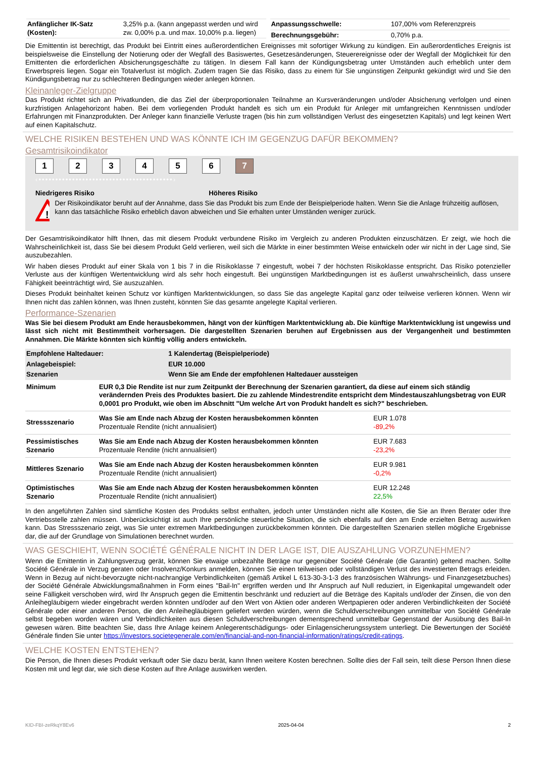| / Anfänglicher IK-Satz (Kosten): / 3,25% p.a. (kann angepasst werden und wird zw. 0,00% p.a. und max. 10,00% p.a. liegen) / | / Anpassungsschwelle: / 107,00% vom Referenzpreis / / Berechnungsgebühr: / 0,70% p.a. / |
Die Emittentin ist berechtigt, das Produkt bei Eintritt eines außerordentlichen Ereignisses mit sofortiger Wirkung zu kündigen. Ein außerordentliches Ereignis ist beispielsweise die Einstellung der Notierung oder der Wegfall des Basiswertes, Gesetzesänderungen, Steuerereignisse oder der Wegfall der Möglichkeit für den Emittenten die erforderlichen Absicherungsgeschäfte zu tätigen. In diesem Fall kann der Kündigungsbetrag unter Umständen auch erheblich unter dem Erwerbspreis liegen. Sogar ein Totalverlust ist möglich. Zudem tragen Sie das Risiko, dass zu einem für Sie ungünstigen Zeitpunkt gekündigt wird und Sie den Kündigungsbetrag nur zu schlechteren Bedingungen wieder anlegen können.
Kleinanleger-Zielgruppe
Das Produkt richtet sich an Privatkunden, die das Ziel der überproportionalen Teilnahme an Kursveränderungen und/oder Absicherung verfolgen und einen kurzfristigen Anlagehorizont haben. Bei dem vorliegenden Produkt handelt es sich um ein Produkt für Anleger mit umfangreichen Kenntnissen und/oder Erfahrungen mit Finanzprodukten. Der Anleger kann finanzielle Verluste tragen (bis hin zum vollständigen Verlust des eingesetzten Kapitals) und legt keinen Wert auf einen Kapitalschutz.
WELCHE RISIKEN BESTEHEN UND WAS KÖNNTE ICH IM GEGENZUG DAFÜR BEKOMMEN?
Gesamtrisikoindikator
1234567
‹••••••••••••••••••••••••••••••••••••••••›
Niedrigeres Risiko Höheres Risiko
!
Der Risikoindikator beruht auf der Annahme, dass Sie das Produkt bis zum Ende der Beispielperiode halten. Wenn Sie die Anlage frühzeitig auflösen, kann das tatsächliche Risiko erheblich davon abweichen und Sie erhalten unter Umständen weniger zurück.
Der Gesamtrisikoindikator hilft Ihnen, das mit diesem Produkt verbundene Risiko im Vergleich zu anderen Produkten einzuschätzen. Er zeigt, wie hoch die Wahrscheinlichkeit ist, dass Sie bei diesem Produkt Geld verlieren, weil sich die Märkte in einer bestimmten Weise entwickeln oder wir nicht in der Lage sind, Sie auszubezahlen.
Wir haben dieses Produkt auf einer Skala von 1 bis 7 in die Risikoklasse 7 eingestuft, wobei 7 der höchsten Risikoklasse entspricht. Das Risiko potenzieller Verluste aus der künftigen Wertentwicklung wird als sehr hoch eingestuft. Bei ungünstigen Marktbedingungen ist es äußerst unwahrscheinlich, dass unsere Fähigkeit beeinträchtigt wird, Sie auszuzahlen.
Dieses Produkt beinhaltet keinen Schutz vor künftigen Marktentwicklungen, so dass Sie das angelegte Kapital ganz oder teilweise verlieren können. Wenn wir Ihnen nicht das zahlen können, was Ihnen zusteht, könnten Sie das gesamte angelegte Kapital verlieren.
Performance-Szenarien
Was Sie bei diesem Produkt am Ende herausbekommen, hängt von der künftigen Marktentwicklung ab. Die künftige Marktentwicklung ist ungewiss und lässt sich nicht mit Bestimmtheit vorhersagen. Die dargestellten Szenarien beruhen auf Ergebnissen aus der Vergangenheit und bestimmten Annahmen. Die Märkte könnten sich künftig völlig anders entwickeln.
| Empfohlene Haltedauer: | 1 Kalendertag (Beispielperiode) |
| --- | --- |
| Anlagebeispiel: | EUR 10.000 |
| Szenarien | Wenn Sie am Ende der empfohlenen Haltedauer aussteigen |
| Minimum | EUR 0,3 Die Rendite ist nur zum Zeitpunkt der Berechnung der Szenarien garantiert, da diese auf einem sich ständig verändernden Preis des Produktes basiert. Die zu zahlende Mindestrendite entspricht dem Mindestauszahlungsbetrag von EUR 0,0001 pro Produkt, wie oben im Abschnitt "Um welche Art von Produkt handelt es sich?" beschrieben. | |
| Stressszenario | Was Sie am Ende nach Abzug der Kosten herausbekommen könnten Prozentuale Rendite (nicht annualisiert) | EUR 1.078 -89,2% |
| Pessimistisches Szenario | Was Sie am Ende nach Abzug der Kosten herausbekommen könnten Prozentuale Rendite (nicht annualisiert) | EUR 7.683 -23,2% |
| Mittleres Szenario | Was Sie am Ende nach Abzug der Kosten herausbekommen könnten Prozentuale Rendite (nicht annualisiert) | EUR 9.981 -0,2% |
| Optimistisches Szenario | Was Sie am Ende nach Abzug der Kosten herausbekommen könnten Prozentuale Rendite (nicht annualisiert) | EUR 12.248 22,5% |
In den angeführten Zahlen sind sämtliche Kosten des Produkts selbst enthalten, jedoch unter Umständen nicht alle Kosten, die Sie an Ihren Berater oder Ihre Vertriebsstelle zahlen müssen. Unberücksichtigt ist auch Ihre persönliche steuerliche Situation, die sich ebenfalls auf den am Ende erzielten Betrag auswirken kann. Das Stressszenario zeigt, was Sie unter extremen Marktbedingungen zurückbekommen könnten. Die dargestellten Szenarien stellen mögliche Ergebnisse dar, die auf der Grundlage von Simulationen berechnet wurden.
WAS GESCHIEHT, WENN SOCIÉTÉ GÉNÉRALE NICHT IN DER LAGE IST, DIE AUSZAHLUNG VORZUNEHMEN?
Wenn die Emittentin in Zahlungsverzug gerät, können Sie etwaige unbezahlte Beträge nur gegenüber Société Générale (die Garantin) geltend machen. Sollte Société Générale in Verzug geraten oder Insolvenz/Konkurs anmelden, können Sie einen teilweisen oder vollständigen Verlust des investierten Betrags erleiden. Wenn in Bezug auf nicht-bevorzugte nicht-nachrangige Verbindlichkeiten (gemäß Artikel L 613-30-3-1-3 des französischen Währungs- und Finanzgesetzbuches) der Société Générale Abwicklungsmaßnahmen in Form eines "Bail-In" ergriffen werden und Ihr Anspruch auf Null reduziert, in Eigenkapital umgewandelt oder seine Fälligkeit verschoben wird, wird Ihr Anspruch gegen die Emittentin beschränkt und reduziert auf die Beträge des Kapitals und/oder der Zinsen, die von den Anleihegläubigern wieder eingebracht werden könnten und/oder auf den Wert von Aktien oder anderen Wertpapieren oder anderen Verbindlichkeiten der Société Générale oder einer anderen Person, die den Anleihegläubigern geliefert werden würden, wenn die Schuldverschreibungen unmittelbar von Société Générale selbst begeben worden wären und Verbindlichkeiten aus diesen Schuldverschreibungen dementsprechend unmittelbar Gegenstand der Ausübung des Bail-In gewesen wären. Bitte beachten Sie, dass Ihre Anlage keinem Anlegerentschädigungs- oder Einlagensicherungssystem unterliegt. Die Bewertungen der Société Générale finden Sie unter https://investors.societegenerale.com/en/financial-and-non-financial-information/ratings/credit-ratings.
WELCHE KOSTEN ENTSTEHEN?
Die Person, die Ihnen dieses Produkt verkauft oder Sie dazu berät, kann Ihnen weitere Kosten berechnen. Sollte dies der Fall sein, teilt diese Person Ihnen diese Kosten mit und legt dar, wie sich diese Kosten auf Ihre Anlage auswirken werden.
KID-FBI-zeRkqY8Ev6 2025-04-04 2